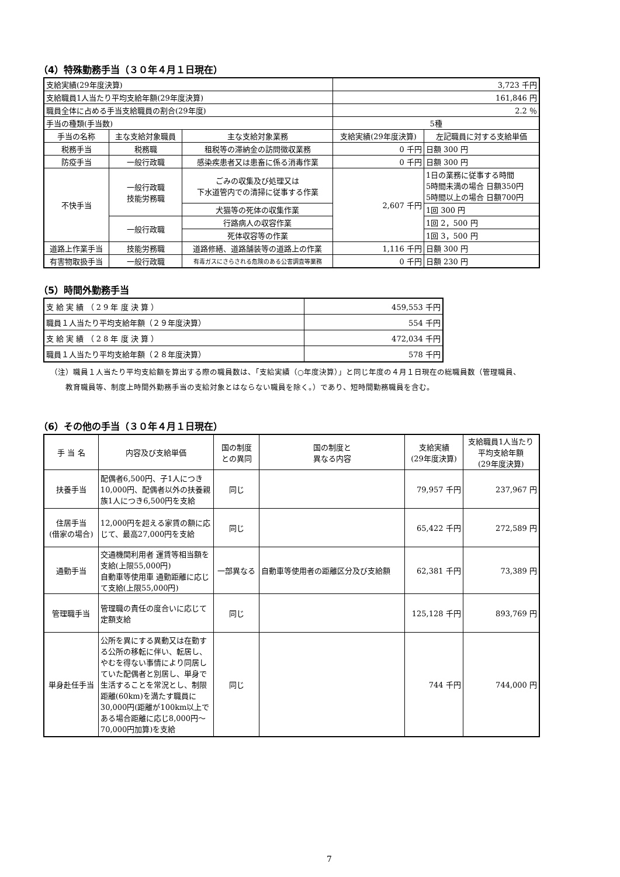（4）特殊勤務手当（３０年４月１日現在）
| 支給実績(29年度決算) | | | 3,723 千円 | |
| 支給職員1人当たり平均支給年額(29年度決算) | | | 161,846 円 | |
| 職員全体に占める手当支給職員の割合(29年度) | | | 2.2 ％ | |
| 手当の種類(手当数) | | | 5種 | |
| 手当の名称 | 主な支給対象職員 | 主な支給対象業務 | 支給実績(29年度決算) | 左記職員に対する支給単価 |
| 税務手当 | 税務職 | 租税等の滞納金の訪問徴収業務 | 0 千円 | 日額 300 円 |
| 防疫手当 | 一般行政職 | 感染疾患者又は患畜に係る消毒作業 | 0 千円 | 日額 300 円 |
| 不快手当 | 一般行政職 技能労務職 | ごみの収集及び処理又は 下水道管内での清掃に従事する作業 | 2,607 千円 | 1日の業務に従事する時間 5時間未満の場合 日額350円 5時間以上の場合 日額700円 |
| | | 犬猫等の死体の収集作業 | | 1回 300 円 |
| | 一般行政職 | 行路病人の収容作業 | | 1回 2，500 円 |
| | | 死体収容等の作業 | | 1回 3，500 円 |
| 道路上作業手当 | 技能労務職 | 道路修繕、道路舗装等の道路上の作業 | 1,116 千円 | 日額 300 円 |
| 有害物取扱手当 | 一般行政職 | 有毒ガスにさらされる危険のある公害調査等業務 | 0 千円 | 日額 230 円 |
（5）時間外勤務手当
| 支 給 実 績 （ 2 9 年 度 決 算 ） | 459,553 千円 |
| 職員１人当たり平均支給年額（２９年度決算） | 554 千円 |
| 支 給 実 績 （ 2 8 年 度 決 算 ） | 472,034 千円 |
| 職員１人当たり平均支給年額（２８年度決算） | 578 千円 |
（注）職員１人当たり平均支給額を算出する際の職員数は、「支給実績（○年度決算）」と同じ年度の４月１日現在の総職員数（管理職員、
　　教育職員等、制度上時間外勤務手当の支給対象とはならない職員を除く。）であり、短時間勤務職員を含む。
（6）その他の手当（３０年４月１日現在）
| 手 当 名 | 内容及び支給単価 | 国の制度 との異同 | 国の制度と 異なる内容 | 支給実績 (29年度決算) | 支給職員1人当たり 平均支給年額 (29年度決算) |
| --- | --- | --- | --- | --- | --- |
| 扶養手当 | 配偶者6,500円、子1人につき10,000円、配偶者以外の扶養親族1人につき6,500円を支給 | 同じ | | 79,957 千円 | 237,967 円 |
| 住居手当 (借家の場合) | 12,000円を超える家賃の額に応じて、最高27,000円を支給 | 同じ | | 65,422 千円 | 272,589 円 |
| 通勤手当 | 交通機関利用者 運賃等相当額を支給(上限55,000円) 自動車等使用車 通勤距離に応じて支給(上限55,000円) | 一部異なる | 自動車等使用者の距離区分及び支給額 | 62,381 千円 | 73,389 円 |
| 管理職手当 | 管理職の責任の度合いに応じて定額支給 | 同じ | | 125,128 千円 | 893,769 円 |
| 単身赴任手当 | 公所を異にする異動又は在勤する公所の移転に伴い、転居し、やむを得ない事情により同居していた配偶者と別居し、単身で生活することを常況とし、制限距離(60km)を満たす職員に30,000円(距離が100km以上である場合距離に応じ8,000円～70,000円加算)を支給 | 同じ | | 744 千円 | 744,000 円 |
7